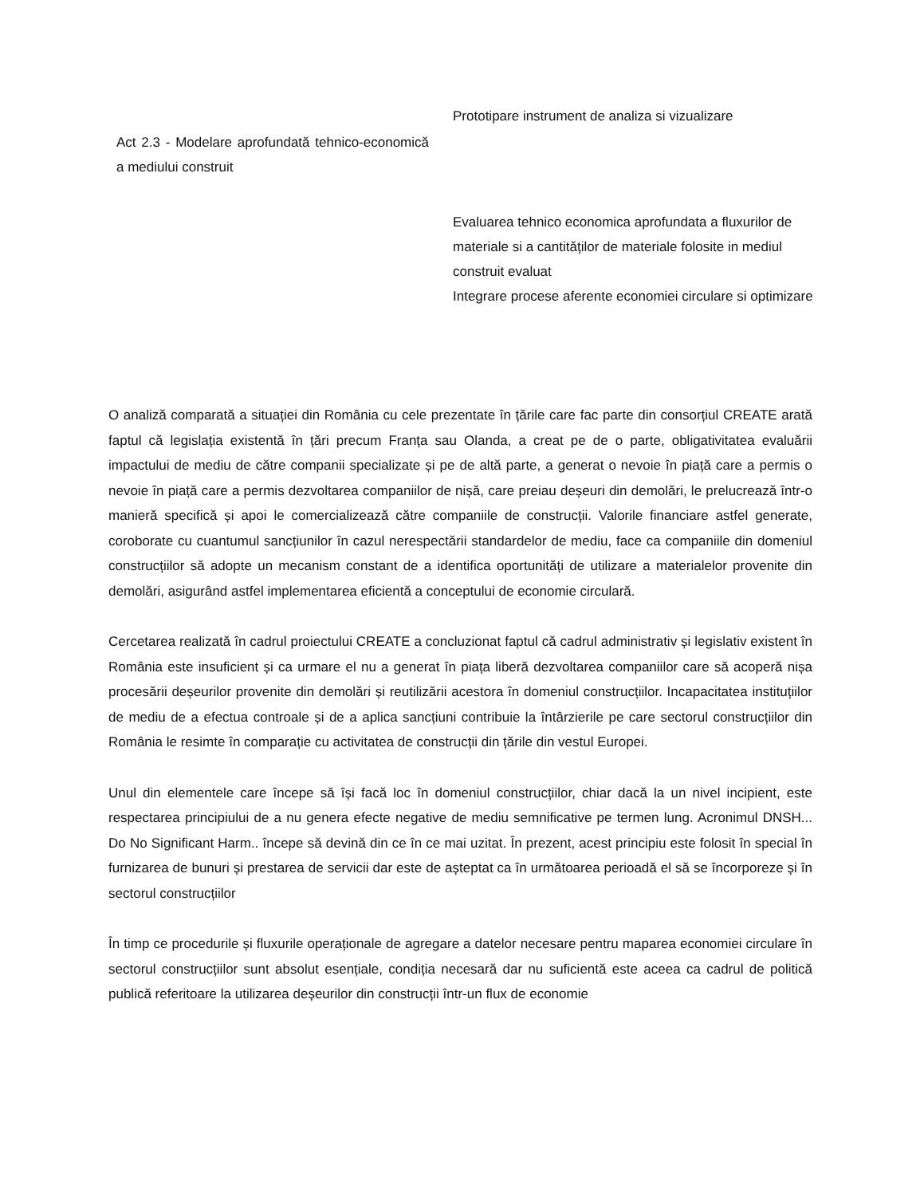| | Prototipare instrument de analiza si vizualizare |
| Act 2.3 - Modelare aprofundată tehnico-economică a mediului construit | |
| | Evaluarea tehnico economica aprofundata a fluxurilor de materiale si a cantităților de materiale folosite in mediul construit evaluat Integrare procese aferente economiei circulare si optimizare |
O analiză comparată a situației din România cu cele prezentate în țările care fac parte din consorțiul CREATE arată faptul că legislația existentă în țări precum Franța sau Olanda, a creat pe de o parte, obligativitatea evaluării impactului de mediu de către companii specializate și pe de altă parte, a generat o nevoie în piață care a permis o nevoie în piață care a permis dezvoltarea companiilor de nișă, care preiau deșeuri din demolări, le prelucrează într-o manieră specifică și apoi le comercializează către companiile de construcții. Valorile financiare astfel generate, coroborate cu cuantumul sancțiunilor în cazul nerespectării standardelor de mediu, face ca companiile din domeniul construcțiilor să adopte un mecanism constant de a identifica oportunități de utilizare a materialelor provenite din demolări, asigurând astfel implementarea eficientă a conceptului de economie circulară.
Cercetarea realizată în cadrul proiectului CREATE a concluzionat faptul că cadrul administrativ și legislativ existent în România este insuficient și ca urmare el nu a generat în piața liberă dezvoltarea companiilor care să acoperă nișa procesării deșeurilor provenite din demolări și reutilizării acestora în domeniul construcțiilor. Incapacitatea instituțiilor de mediu de a efectua controale și de a aplica sancțiuni contribuie la întârzierile pe care sectorul construcțiilor din România le resimte în comparație cu activitatea de construcții din țările din vestul Europei.
Unul din elementele care începe să își facă loc în domeniul construcțiilor, chiar dacă la un nivel incipient, este respectarea principiului de a nu genera efecte negative de mediu semnificative pe termen lung. Acronimul DNSH... Do No Significant Harm.. începe să devină din ce în ce mai uzitat. În prezent, acest principiu este folosit în special în furnizarea de bunuri și prestarea de servicii dar este de așteptat ca în următoarea perioadă el să se încorporeze și în sectorul construcțiilor
În timp ce procedurile și fluxurile operaționale de agregare a datelor necesare pentru maparea economiei circulare în sectorul construcțiilor sunt absolut esențiale, condiția necesară dar nu suficientă este aceea ca cadrul de politică publică referitoare la utilizarea deșeurilor din construcții într-un flux de economie